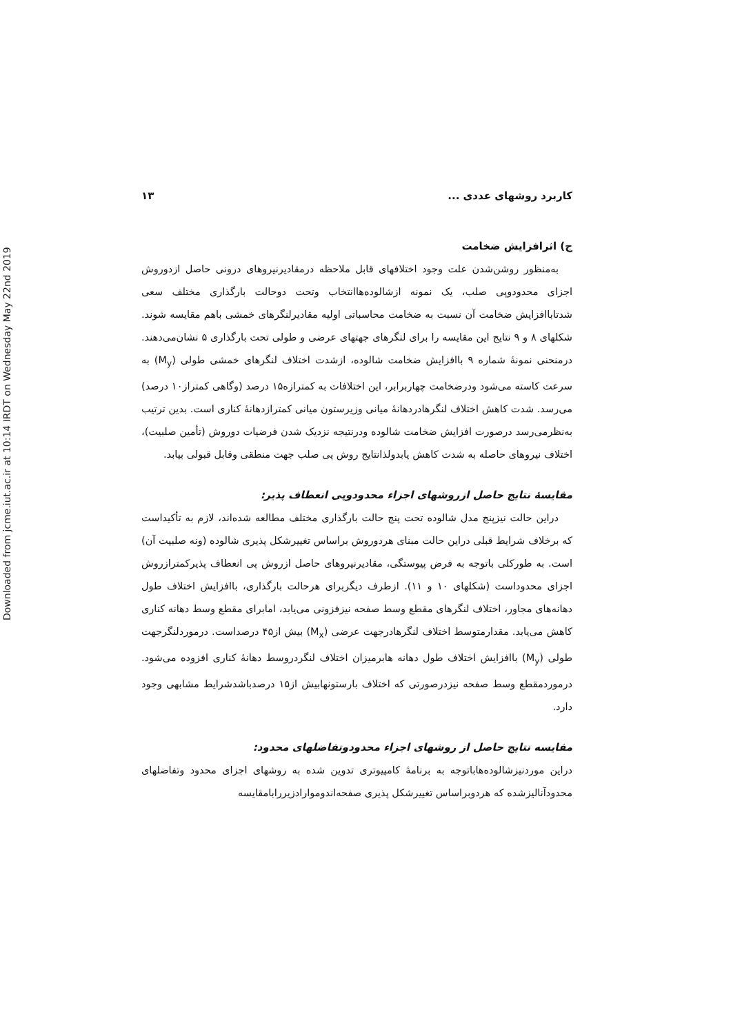Downloaded from jcme.iut.ac.ir at 10:14 IRDT on Wednesday May 22nd 2019
کاربرد روشهای عددی ... ۱۳
ج) اثرافزایش ضخامت
به‌منظور روشن‌شدن علت وجود اختلافهای قابل ملاحظه درمقادیرنیروهای درونی حاصل ازدوروش اجزای محدودوپی صلب، یک نمونه ازشالوده‌هاانتخاب وتحت دوحالت بارگذاری مختلف سعی شدتاباافزایش ضخامت آن نسبت به ضخامت محاسباتی اولیه مقادیرلنگرهای خمشی باهم مقایسه شوند. شکلهای ۸ و ۹ نتایج این مقایسه را برای لنگرهای جهتهای عرضی و طولی تحت بارگذاری ۵ نشان‌می‌دهند. درمنحنی نمونهٔ شماره ۹ باافزایش ضخامت شالوده، ازشدت اختلاف لنگرهای خمشی طولی (M<sub>y</sub>) به سرعت کاسته می‌شود ودرضخامت چهاربرابر، این اختلافات به کمترازه۱۵ درصد (وگاهی کمتراز۱۰ درصد) می‌رسد. شدت کاهش اختلاف لنگرهادردهانهٔ میانی وزیرستون میانی کمترازدهانهٔ کناری است. بدین ترتیب به‌نظرمی‌رسد درصورت افزایش ضخامت شالوده ودرنتیجه نزدیک شدن فرضیات دوروش (تأمین صلبیت)، اختلاف نیروهای حاصله به شدت کاهش یابدولذانتایج روش پی صلب جهت منطقی وقابل قبولی بیابد.
مقایسهٔ نتایج حاصل ازروشهای اجزاء محدودوپی انعطاف پذیر:
دراین حالت نیزپنج مدل شالوده تحت پنج حالت بارگذاری مختلف مطالعه شده‌اند، لازم به تأکیداست که برخلاف شرایط قبلی دراین حالت مبنای هردوروش براساس تغییرشکل پذیری شالوده (ونه صلبیت آن) است. به طورکلی باتوجه به فرض پیوستگی، مقادیرنیروهای حاصل ازروش پی انعطاف پذیرکمترازروش اجزای محدوداست (شکلهای ۱۰ و ۱۱). ازطرف دیگربرای هرحالت بارگذاری، باافزایش اختلاف طول دهانه‌های مجاور، اختلاف لنگرهای مقطع وسط صفحه نیزفزونی می‌یابد، امابرای مقطع وسط دهانه کناری کاهش می‌یابد. مقدارمتوسط اختلاف لنگرهادرجهت عرضی (M<sub>x</sub>) بیش از۴۵ درصداست. درموردلنگرجهت طولی (M<sub>y</sub>) باافزایش اختلاف طول دهانه هابرمیزان اختلاف لنگردروسط دهانهٔ کناری افزوده می‌شود. درموردمقطع وسط صفحه نیزدرصورتی که اختلاف بارستونهابیش از۱۵ درصدباشدشرایط مشابهی وجود دارد.
مقایسه نتایج حاصل از روشهای اجزاء محدودوتفاضلهای محدود:
دراین موردنیزشالوده‌هاباتوجه به برنامهٔ کامپیوتری تدوین شده به روشهای اجزای محدود وتفاضلهای محدودآنالیزشده که هردوبراساس تغییرشکل پذیری صفحه‌اندوموارادزیررابامقایسه